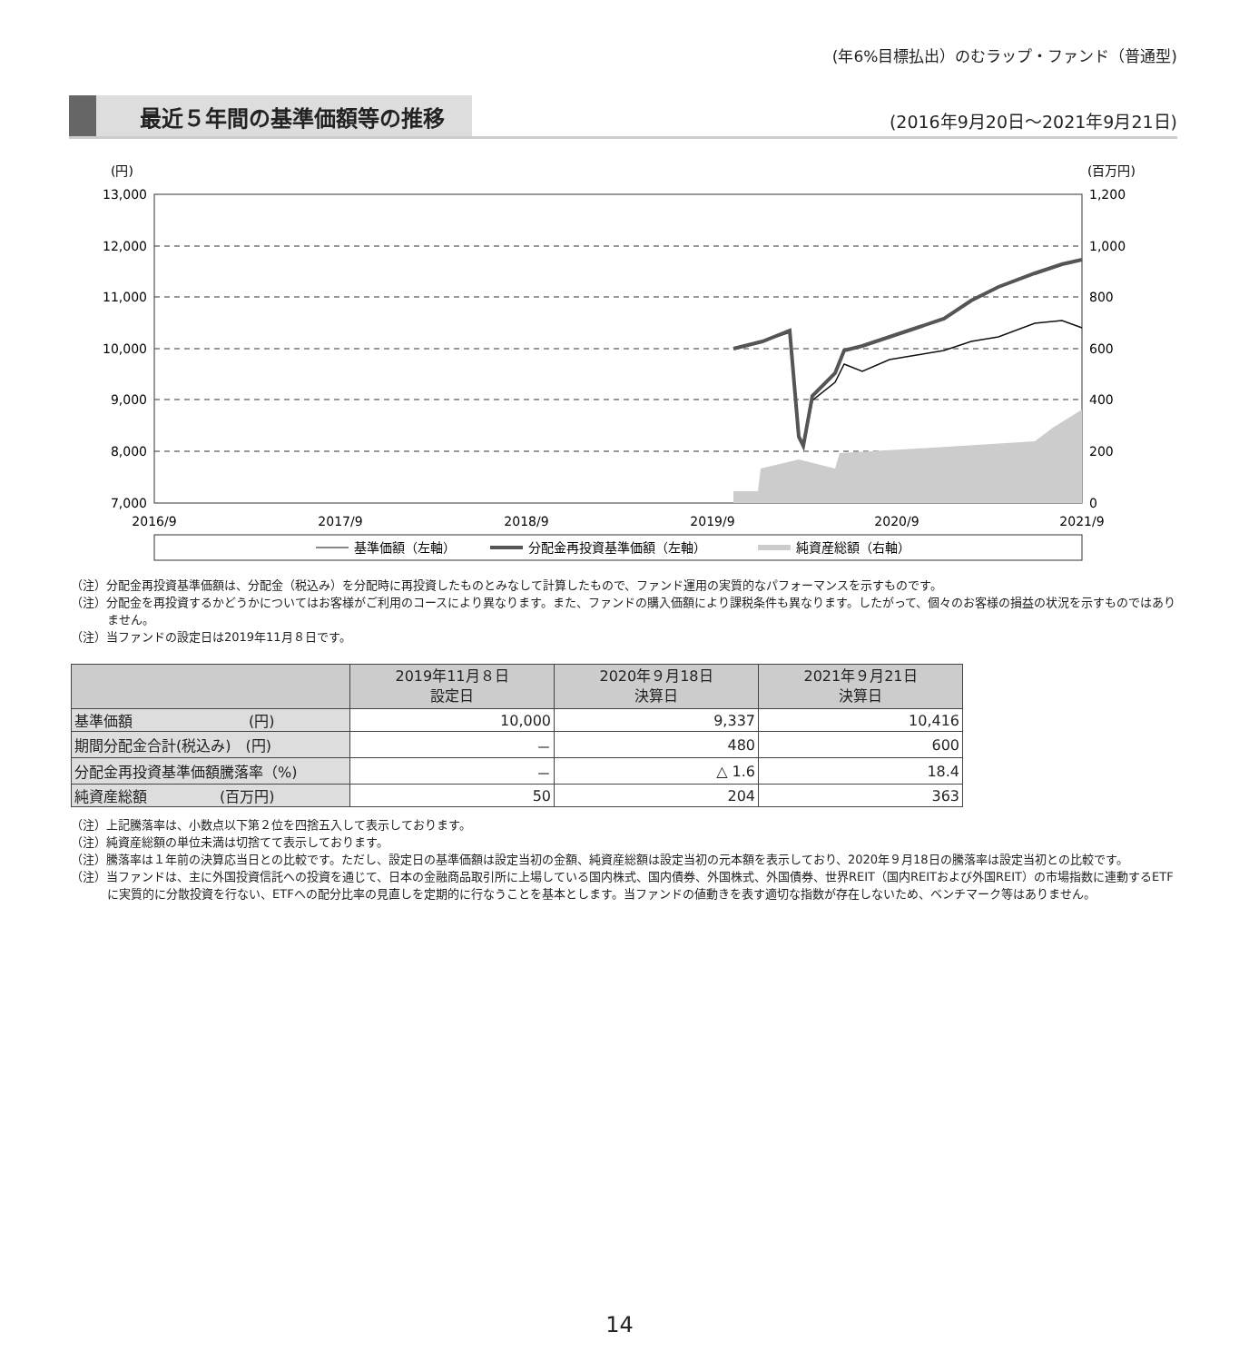(年6%目標払出）のむラップ・ファンド（普通型)
最近５年間の基準価額等の推移
(2016年9月20日～2021年9月21日)
(円)
(百万円)
13,000
12,000
11,000
10,000
9,000
8,000
7,000
1,200
1,000
800
600
400
200
0
2016/9
2017/9
2018/9
2019/9
2020/9
2021/9
基準価額（左軸）
分配金再投資基準価額（左軸）
純資産総額（右軸）
（注）分配金再投資基準価額は、分配金（税込み）を分配時に再投資したものとみなして計算したもので、ファンド運用の実質的なパフォーマンスを示すものです。
（注）分配金を再投資するかどうかについてはお客様がご利用のコースにより異なります。また、ファンドの購入価額により課税条件も異なります。したがって、個々のお客様の損益の状況を示すものではありません。
（注）当ファンドの設定日は2019年11月８日です。
| | 2019年11月８日 設定日 | 2020年９月18日 決算日 | 2021年９月21日 決算日 |
| --- | --- | --- | --- |
| 基準価額 (円) | 10,000 | 9,337 | 10,416 |
| 期間分配金合計(税込み) (円) | － | 480 | 600 |
| 分配金再投資基準価額騰落率（%) | － | △ 1.6 | 18.4 |
| 純資産総額 (百万円) | 50 | 204 | 363 |
（注）上記騰落率は、小数点以下第２位を四捨五入して表示しております。
（注）純資産総額の単位未満は切捨てて表示しております。
（注）騰落率は１年前の決算応当日との比較です。ただし、設定日の基準価額は設定当初の金額、純資産総額は設定当初の元本額を表示しており、2020年９月18日の騰落率は設定当初との比較です。
（注）当ファンドは、主に外国投資信託への投資を通じて、日本の金融商品取引所に上場している国内株式、国内債券、外国株式、外国債券、世界REIT（国内REITおよび外国REIT）の市場指数に連動するETFに実質的に分散投資を行ない、ETFへの配分比率の見直しを定期的に行なうことを基本とします。当ファンドの値動きを表す適切な指数が存在しないため、ベンチマーク等はありません。
14